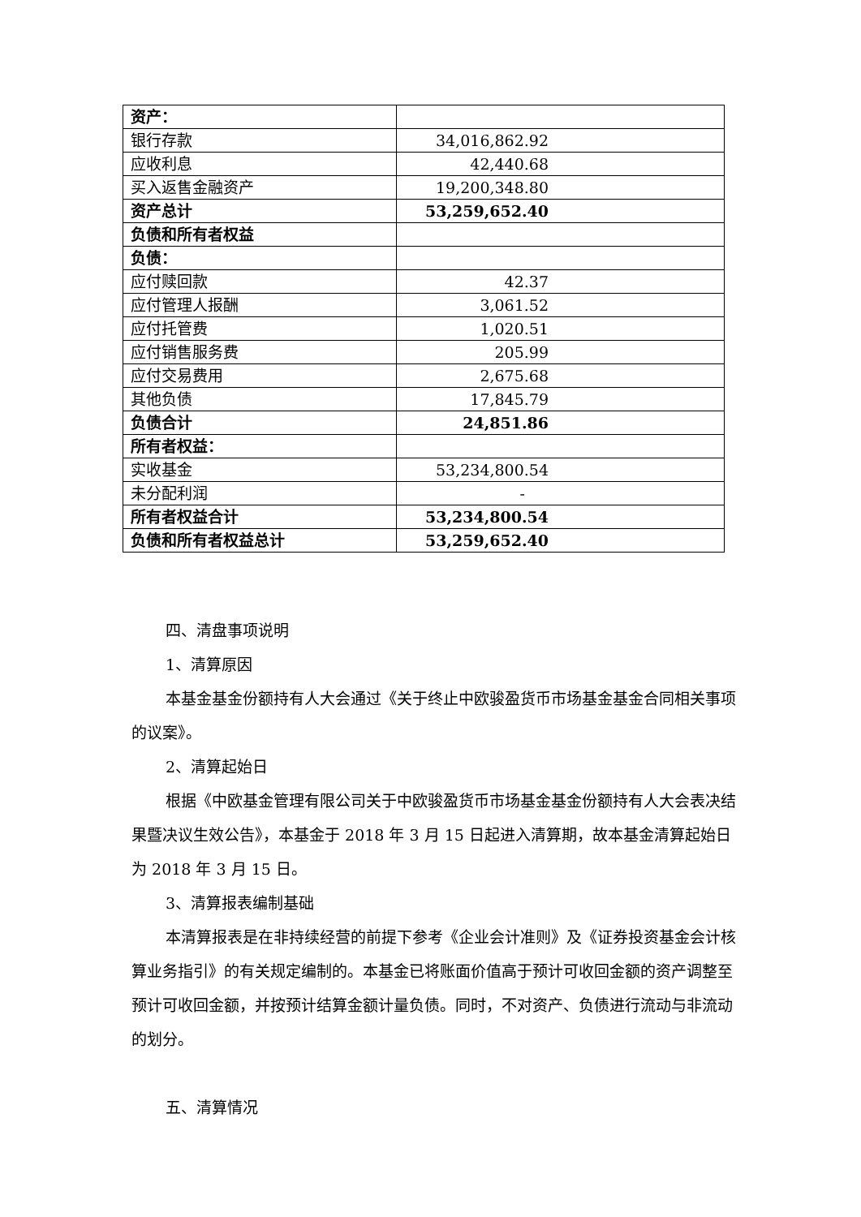| 资产： | |
| 银行存款 | 34,016,862.92 |
| 应收利息 | 42,440.68 |
| 买入返售金融资产 | 19,200,348.80 |
| 资产总计 | 53,259,652.40 |
| 负债和所有者权益 | |
| 负债： | |
| 应付赎回款 | 42.37 |
| 应付管理人报酬 | 3,061.52 |
| 应付托管费 | 1,020.51 |
| 应付销售服务费 | 205.99 |
| 应付交易费用 | 2,675.68 |
| 其他负债 | 17,845.79 |
| 负债合计 | 24,851.86 |
| 所有者权益： | |
| 实收基金 | 53,234,800.54 |
| 未分配利润 | - |
| 所有者权益合计 | 53,234,800.54 |
| 负债和所有者权益总计 | 53,259,652.40 |
四、清盘事项说明
1、清算原因
本基金基金份额持有人大会通过《关于终止中欧骏盈货币市场基金基金合同相关事项的议案》。
2、清算起始日
根据《中欧基金管理有限公司关于中欧骏盈货币市场基金基金份额持有人大会表决结果暨决议生效公告》，本基金于 2018 年 3 月 15 日起进入清算期，故本基金清算起始日为 2018 年 3 月 15 日。
3、清算报表编制基础
本清算报表是在非持续经营的前提下参考《企业会计准则》及《证券投资基金会计核算业务指引》的有关规定编制的。本基金已将账面价值高于预计可收回金额的资产调整至预计可收回金额，并按预计结算金额计量负债。同时，不对资产、负债进行流动与非流动的划分。
五、清算情况